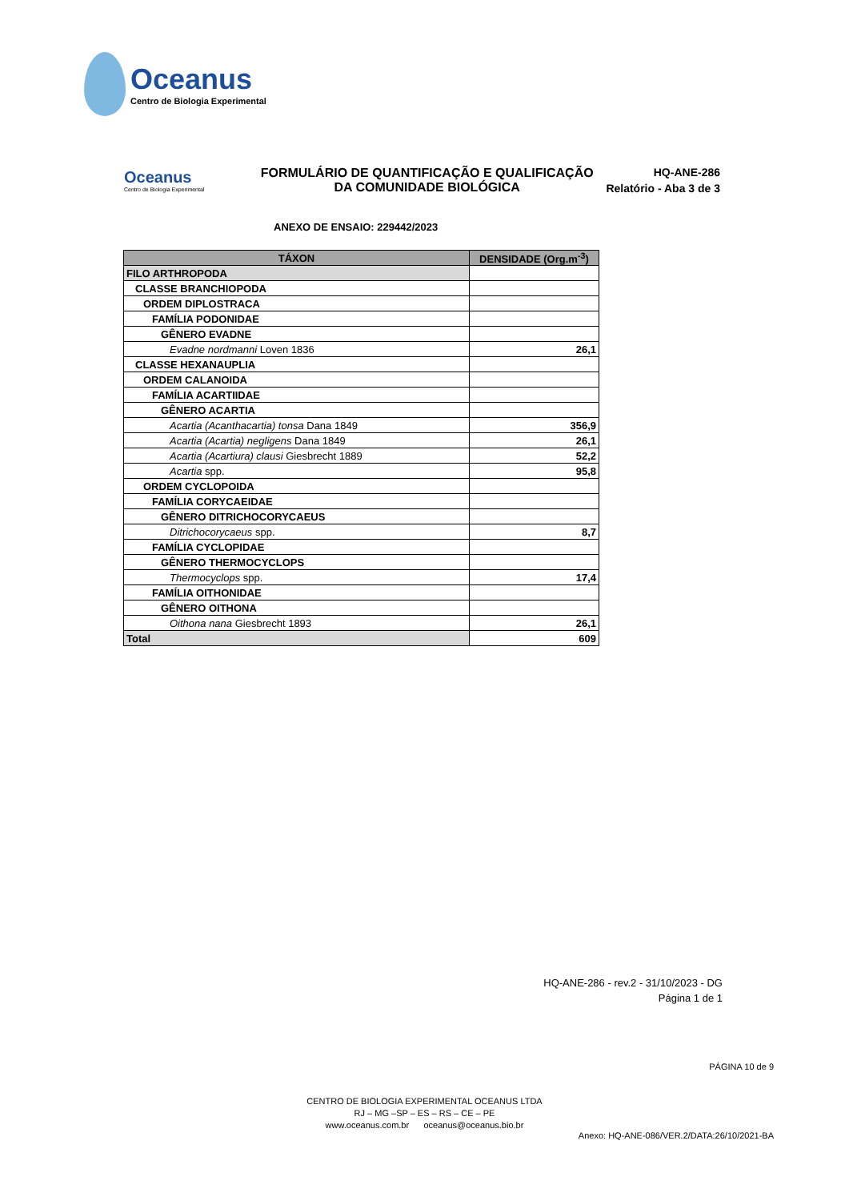Oceanus
Centro de Biologia Experimental
Oceanus
Centro de Biologia Experimental
FORMULÁRIO DE QUANTIFICAÇÃO E QUALIFICAÇÃO
DA COMUNIDADE BIOLÓGICA
HQ-ANE-286
Relatório - Aba 3 de 3
ANEXO DE ENSAIO: 229442/2023
| TÁXON | DENSIDADE (Org.m<sup>-3</sup>) |
| --- | --- |
| FILO ARTHROPODA | |
| CLASSE BRANCHIOPODA | |
| ORDEM DIPLOSTRACA | |
| FAMÍLIA PODONIDAE | |
| GÊNERO EVADNE | |
| Evadne nordmanni Loven 1836 | 26,1 |
| CLASSE HEXANAUPLIA | |
| ORDEM CALANOIDA | |
| FAMÍLIA ACARTIIDAE | |
| GÊNERO ACARTIA | |
| Acartia (Acanthacartia) tonsa Dana 1849 | 356,9 |
| Acartia (Acartia) negligens Dana 1849 | 26,1 |
| Acartia (Acartiura) clausi Giesbrecht 1889 | 52,2 |
| Acartia spp. | 95,8 |
| ORDEM CYCLOPOIDA | |
| FAMÍLIA CORYCAEIDAE | |
| GÊNERO DITRICHOCORYCAEUS | |
| Ditrichocorycaeus spp. | 8,7 |
| FAMÍLIA CYCLOPIDAE | |
| GÊNERO THERMOCYCLOPS | |
| Thermocyclops spp. | 17,4 |
| FAMÍLIA OITHONIDAE | |
| GÊNERO OITHONA | |
| Oithona nana Giesbrecht 1893 | 26,1 |
| Total | 609 |
HQ-ANE-286 - rev.2 - 31/10/2023 - DG
Página 1 de 1
PÁGINA 10 de 9
CENTRO DE BIOLOGIA EXPERIMENTAL OCEANUS LTDA
RJ – MG –SP – ES – RS – CE – PE
www.oceanus.com.br oceanus@oceanus.bio.br
Anexo: HQ-ANE-086/VER.2/DATA:26/10/2021-BA